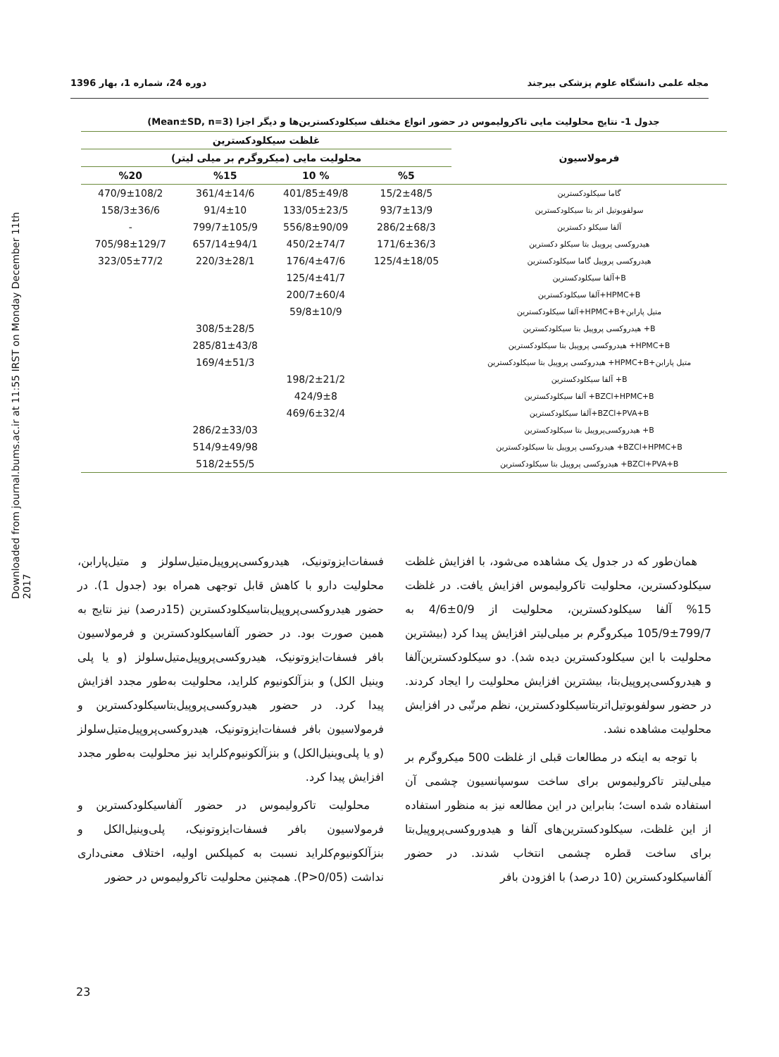Downloaded from journal.bums.ac.ir at 11:55 IRST on Monday December 11th 2017
مجله علمی دانشگاه علوم پزشکی بیرجند دوره 24، شماره 1، بهار 1396
جدول 1- نتایج محلولیت مایی تاکرولیموس در حضور انواع مختلف سیکلودکسترین‌ها و دیگر اجزا (Mean±SD, n=3)
| فرمولاسیون | غلظت سیکلودکسترین | | | |
| --- | --- | --- | --- | --- |
| | محلولیت مایی (میکروگرم بر میلی لیتر) | | | |
| | %5 | % 10 | %15 | %20 |
| گاما سیکلودکسترین | 15/2±48/5 | 401/85±49/8 | 361/4±14/6 | 470/9±108/2 |
| سولفوبوتیل اتر بتا سیکلودکسترین | 93/7±13/9 | 133/05±23/5 | 91/4±10 | 158/3±36/6 |
| آلفا سیکلو دکسترین | 286/2±68/3 | 556/8±90/09 | 799/7±105/9 | - |
| هیدروکسی پروپیل بتا سیکلو دکسترین | 171/6±36/3 | 450/2±74/7 | 657/14±94/1 | 705/98±129/7 |
| هیدروکسی پروپیل گاما سیکلودکسترین | 125/4±18/05 | 176/4±47/6 | 220/3±28/1 | 323/05±77/2 |
| B+آلفا سیکلودکسترین | | 125/4±41/7 | | |
| HPMC+B+آلفا سیکلودکسترین | | 200/7±60/4 | | |
| متیل پارابن+HPMC+B+آلفا سیکلودکسترین | | 59/8±10/9 | | |
| B+ هیدروکسی پروپیل بتا سیکلودکسترین | | | 308/5±28/5 | |
| HPMC+B+ هیدروکسی پروپیل بتا سیکلودکسترین | | | 285/81±43/8 | |
| متیل پارابن+HPMC+B+ هیدروکسی پروپیل بتا سیکلودکسترین | | | 169/4±51/3 | |
| B+ آلفا سیکلودکسترین | | 198/2±21/2 | | |
| BZCl+HPMC+B+ آلفا سیکلودکسترین | | 424/9±8 | | |
| BZCl+PVA+B+آلفا سیکلودکسترین | | 469/6±32/4 | | |
| B+ هیدروکسی‌پروپیل بتا سیکلودکسترین | | | 286/2±33/03 | |
| BZCl+HPMC+B+ هیدروکسی پروپیل بتا سیکلودکسترین | | | 514/9±49/98 | |
| BZCl+PVA+B+ هیدروکسی پروپیل بتا سیکلودکسترین | | | 518/2±55/5 | |
همان‌طور که در جدول یک مشاهده می‌شود، با افزایش غلظت سیکلودکسترین، محلولیت تاکرولیموس افزایش یافت. در غلظت 15% آلفا سیکلودکسترین، محلولیت از 0/9±4/6 به 799/7±105/9 میکروگرم بر میلی‌لیتر افزایش پیدا کرد (بیشترین محلولیت با این سیکلودکسترین دیده شد). دو سیکلودکسترین‌آلفا و هیدروکسی‌پروپیل‌بتا، بیشترین افزایش محلولیت را ایجاد کردند. در حضور سولفوبوتیل‌اتربتاسیکلودکسترین، نظم مرتّبی در افزایش محلولیت مشاهده نشد.
با توجه به اینکه در مطالعات قبلی از غلظت 500 میکروگرم بر میلی‌لیتر تاکرولیموس برای ساخت سوسپانسیون چشمی آن استفاده شده است؛ بنابراین در این مطالعه نیز به منظور استفاده از این غلظت، سیکلودکسترین‌های آلفا و هیدوروکسی‌پروپیل‌بتا برای ساخت قطره چشمی انتخاب شدند. در حضور آلفاسیکلودکسترین (10 درصد) با افزودن بافر
فسفات‌ایزوتونیک، هیدروکسی‌پروپیل‌متیل‌سلولز و متیل‌پارابن، محلولیت دارو با کاهش قابل توجهی همراه بود (جدول 1). در حضور هیدروکسی‌پروپیل‌بتاسیکلودکسترین (15درصد) نیز نتایج به همین صورت بود. در حضور آلفاسیکلودکسترین و فرمولاسیون بافر فسفات‌ایزوتونیک، هیدروکسی‌پروپیل‌متیل‌سلولز (و یا پلی وینیل الکل) و بنزآلکونیوم کلراید، محلولیت به‌طور مجدد افزایش پیدا کرد. در حضور هیدروکسی‌پروپیل‌بتاسیکلودکسترین و فرمولاسیون بافر فسفات‌ایزوتونیک، هیدروکسی‌پروپیل‌متیل‌سلولز (و یا پلی‌وینیل‌الکل) و بنزآلکونیوم‌کلراید نیز محلولیت به‌طور مجدد افزایش پیدا کرد.
محلولیت تاکرولیموس در حضور آلفاسیکلودکسترین و فرمولاسیون بافر فسفات‌ایزوتونیک، پلی‌وینیل‌الکل و بنزآلکونیوم‌کلراید نسبت به کمپلکس اولیه، اختلاف معنی‌داری نداشت (P>0/05). همچنین محلولیت تاکرولیموس در حضور
23